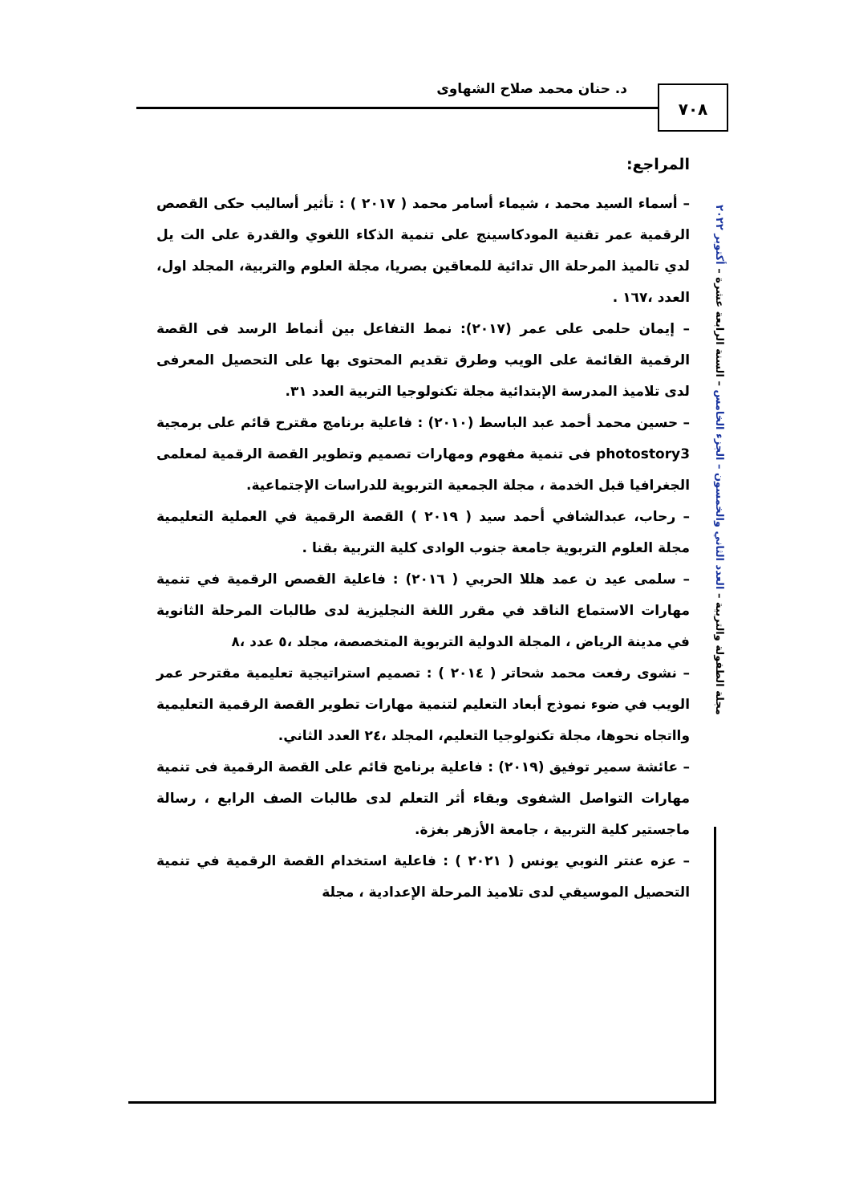د. حنان محمد صلاح الشهاوى ٧٠٨
مجلة الطفولة والتربية – العدد الثاني والخمسون – الجزء الخامس – السنة الرابعة عشرة – أكتوبر ٢٠٢٢
المراجع:
– أسماء السيد محمد ، شيماء أسامر محمد ( ٢٠١٧ ) : تأثير أساليب حكى القصص الرقمية عمر تقنية المودكاسينج على تنمية الذكاء اللغوي والقدرة على الت يل لدي تالميذ المرحلة اال تدائية للمعاقين بصريا، مجلة العلوم والتربية، المجلد اول، العدد ،١٦٧ .
– إيمان حلمى على عمر (٢٠١٧): نمط التفاعل بين أنماط الرسد فى القصة الرقمية القائمة على الويب وطرق تقديم المحتوى بها على التحصيل المعرفى لدى تلاميذ المدرسة الإبتدائية مجلة تكنولوجيا التربية العدد ٣١.
– حسين محمد أحمد عبد الباسط (٢٠١٠) : فاعلية برنامج مقترح قائم على برمجية photostory3 فى تنمية مفهوم ومهارات تصميم وتطوير القصة الرقمية لمعلمى الجغرافيا قبل الخدمة ، مجلة الجمعية التربوية للدراسات الإجتماعية.
– رحاب، عبدالشافي أحمد سيد ( ٢٠١٩ ) القصة الرقمية في العملية التعليمية مجلة العلوم التربوية جامعة جنوب الوادى كلية التربية بقنا .
– سلمى عيد ن عمد هللا الحربي ( ٢٠١٦) : فاعلية القصص الرقمية في تنمية مهارات الاستماع الناقد في مقرر اللغة النجليزية لدى طالبات المرحلة الثانوية في مدينة الرياض ، المجلة الدولية التربوية المتخصصة، مجلد ،٥ عدد ،٨
– نشوى رفعت محمد شحاتر ( ٢٠١٤ ) : تصميم استراتيجية تعليمية مقترحر عمر الويب في ضوء نموذج أبعاد التعليم لتنمية مهارات تطوير القصة الرقمية التعليمية وااتجاه نحوها، مجلة تكنولوجيا التعليم، المجلد ،٢٤ العدد الثاني.
– عائشة سمير توفيق (٢٠١٩) : فاعلية برنامج قائم على القصة الرقمية فى تنمية مهارات التواصل الشفوى وبقاء أثر التعلم لدى طالبات الصف الرابع ، رسالة ماجستير كلية التربية ، جامعة الأزهر بغزة.
– عزه عنتر النوبي يونس ( ٢٠٢١ ) : فاعلية استخدام القصة الرقمية في تنمية التحصيل الموسيقي لدى تلاميذ المرحلة الإعدادية ، مجلة